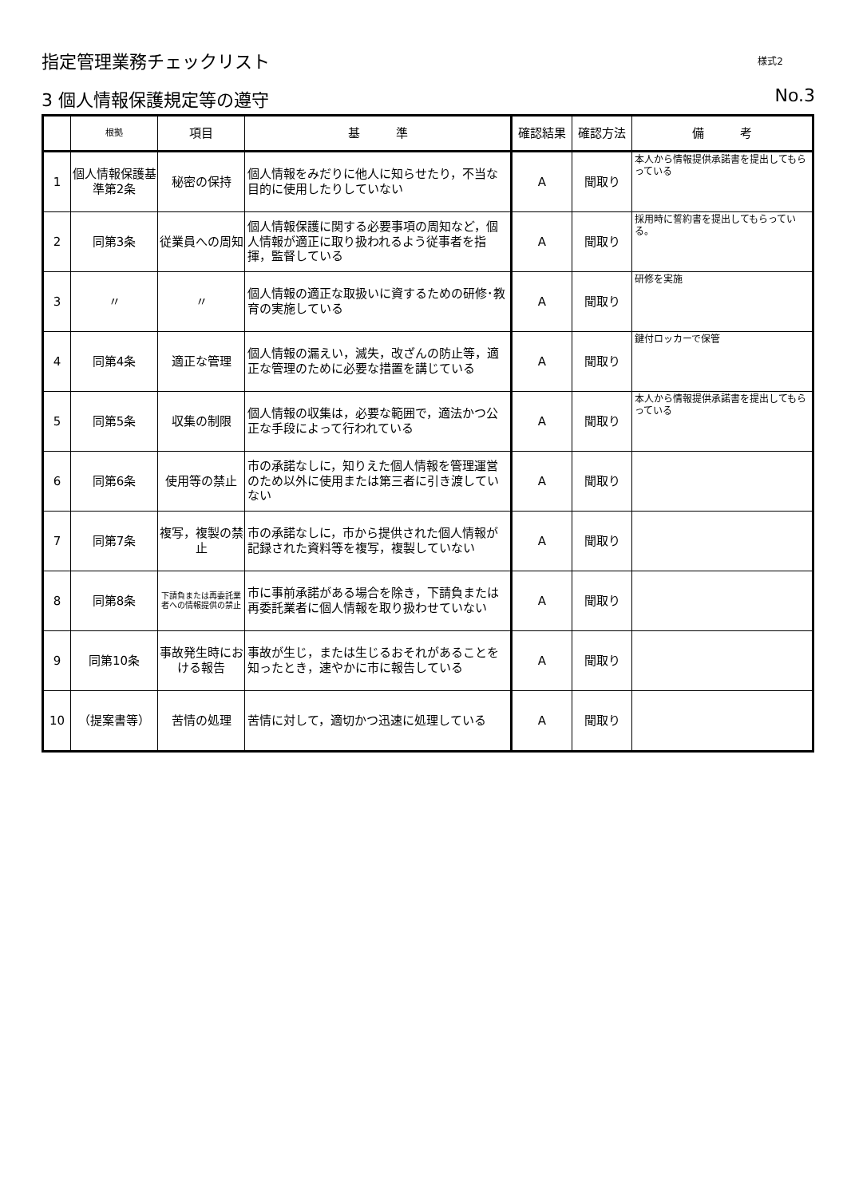指定管理業務チェックリスト 様式2
3 個人情報保護規定等の遵守 No.3
| | 根拠 | 項目 | 基 準 | 確認結果 | 確認方法 | 備 考 |
| --- | --- | --- | --- | --- | --- | --- |
| 1 | 個人情報保護基準第2条 | 秘密の保持 | 個人情報をみだりに他人に知らせたり，不当な目的に使用したりしていない | A | 聞取り | 本人から情報提供承諾書を提出してもらっている |
| 2 | 同第3条 | 従業員への周知 | 個人情報保護に関する必要事項の周知など，個人情報が適正に取り扱われるよう従事者を指揮，監督している | A | 聞取り | 採用時に誓約書を提出してもらっている。 |
| 3 | 〃 | 〃 | 個人情報の適正な取扱いに資するための研修･教育の実施している | A | 聞取り | 研修を実施 |
| 4 | 同第4条 | 適正な管理 | 個人情報の漏えい，滅失，改ざんの防止等，適正な管理のために必要な措置を講じている | A | 聞取り | 鍵付ロッカーで保管 |
| 5 | 同第5条 | 収集の制限 | 個人情報の収集は，必要な範囲で，適法かつ公正な手段によって行われている | A | 聞取り | 本人から情報提供承諾書を提出してもらっている |
| 6 | 同第6条 | 使用等の禁止 | 市の承諾なしに，知りえた個人情報を管理運営のため以外に使用または第三者に引き渡していない | A | 聞取り | |
| 7 | 同第7条 | 複写，複製の禁止 | 市の承諾なしに，市から提供された個人情報が記録された資料等を複写，複製していない | A | 聞取り | |
| 8 | 同第8条 | 下請負または再委託業者への情報提供の禁止 | 市に事前承諾がある場合を除き，下請負または再委託業者に個人情報を取り扱わせていない | A | 聞取り | |
| 9 | 同第10条 | 事故発生時における報告 | 事故が生じ，または生じるおそれがあることを知ったとき，速やかに市に報告している | A | 聞取り | |
| 10 | （提案書等） | 苦情の処理 | 苦情に対して，適切かつ迅速に処理している | A | 聞取り | |